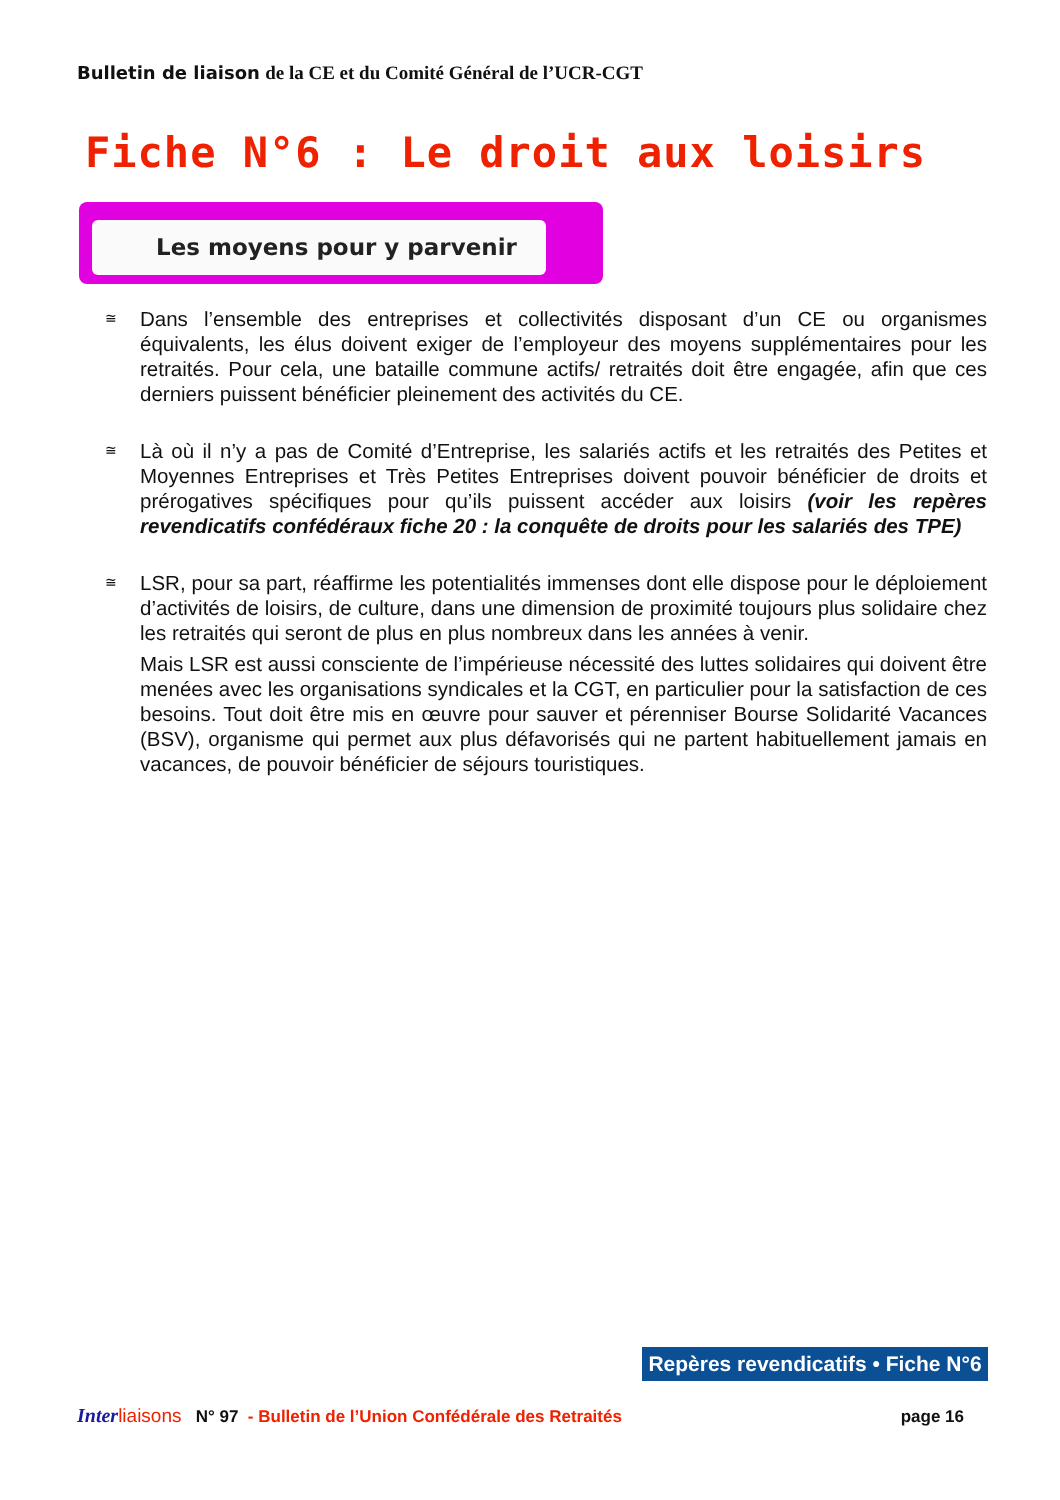Bulletin de liaison de la CE et du Comité Général de l’UCR-CGT
Fiche N°6 : Le droit aux loisirs
Les moyens pour y parvenir
≅
Dans l’ensemble des entreprises et collectivités disposant d’un CE ou organismes équivalents, les élus doivent exiger de l’employeur des moyens supplémentaires pour les retraités. Pour cela, une bataille commune actifs/ retraités doit être engagée, afin que ces derniers puissent bénéficier pleinement des activités du CE.
≅
Là où il n’y a pas de Comité d’Entreprise, les salariés actifs et les retraités des Petites et Moyennes Entreprises et Très Petites Entreprises doivent pouvoir bénéficier de droits et prérogatives spécifiques pour qu’ils puissent accéder aux loisirs (voir les repères revendicatifs confédéraux fiche 20 : la conquête de droits pour les salariés des TPE)
≅
LSR, pour sa part, réaffirme les potentialités immenses dont elle dispose pour le déploiement d’activités de loisirs, de culture, dans une dimension de proximité toujours plus solidaire chez les retraités qui seront de plus en plus nombreux dans les années à venir.
Mais LSR est aussi consciente de l’impérieuse nécessité des luttes solidaires qui doivent être menées avec les organisations syndicales et la CGT, en particulier pour la satisfaction de ces besoins. Tout doit être mis en œuvre pour sauver et pérenniser Bourse Solidarité Vacances (BSV), organisme qui permet aux plus défavorisés qui ne partent habituellement jamais en vacances, de pouvoir bénéficier de séjours touristiques.
Repères revendicatifs • Fiche N°6
Inter liaisons N° 97 - Bulletin de l’Union Confédérale des Retraités page 16